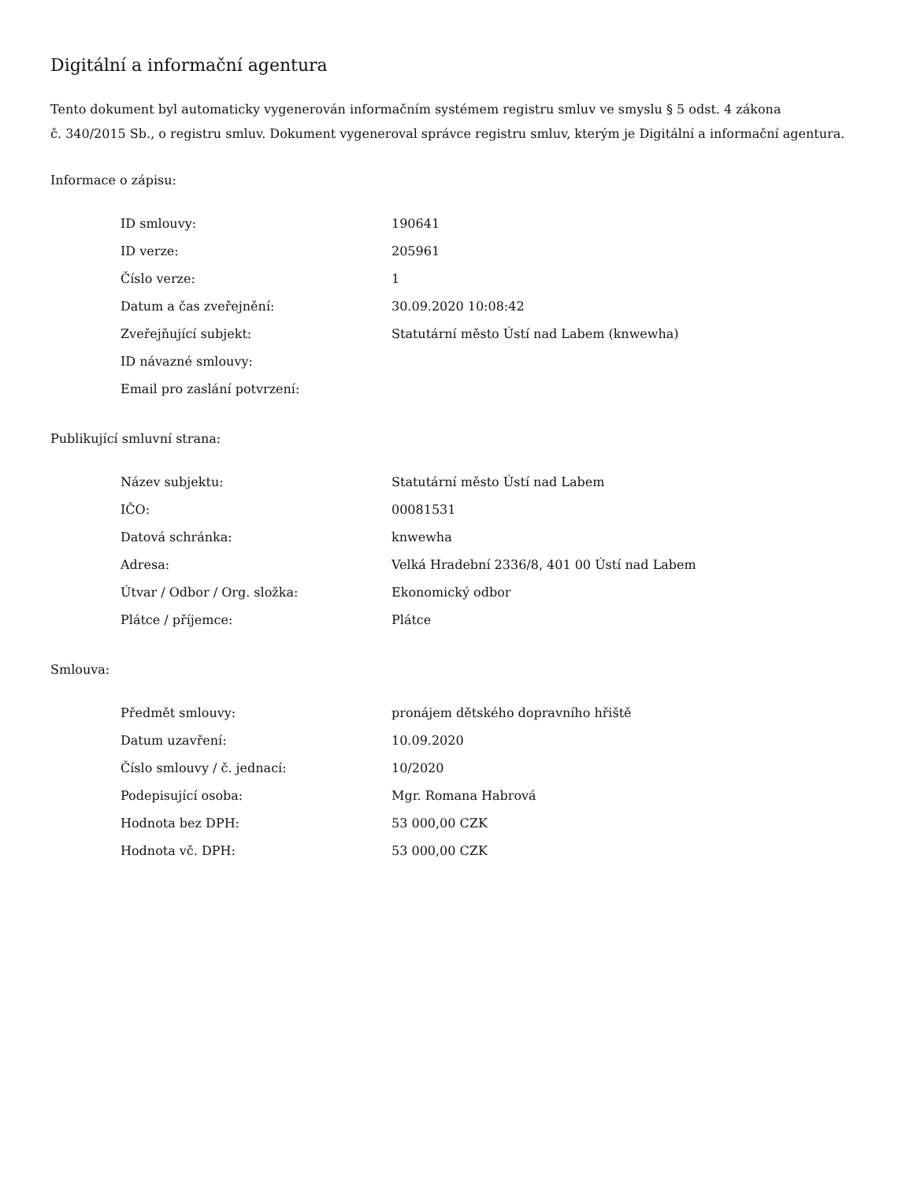Digitální a informační agentura
Tento dokument byl automaticky vygenerován informačním systémem registru smluv ve smyslu § 5 odst. 4 zákona
č. 340/2015 Sb., o registru smluv. Dokument vygeneroval správce registru smluv, kterým je Digitální a informační agentura.
Informace o zápisu:
| ID smlouvy: | 190641 |
| ID verze: | 205961 |
| Číslo verze: | 1 |
| Datum a čas zveřejnění: | 30.09.2020 10:08:42 |
| Zveřejňující subjekt: | Statutární město Ústí nad Labem (knwewha) |
| ID návazné smlouvy: | |
| Email pro zaslání potvrzení: | |
Publikující smluvní strana:
| Název subjektu: | Statutární město Ústí nad Labem |
| IČO: | 00081531 |
| Datová schránka: | knwewha |
| Adresa: | Velká Hradební 2336/8, 401 00 Ústí nad Labem |
| Útvar / Odbor / Org. složka: | Ekonomický odbor |
| Plátce / příjemce: | Plátce |
Smlouva:
| Předmět smlouvy: | pronájem dětského dopravního hřiště |
| Datum uzavření: | 10.09.2020 |
| Číslo smlouvy / č. jednací: | 10/2020 |
| Podepisující osoba: | Mgr. Romana Habrová |
| Hodnota bez DPH: | 53 000,00 CZK |
| Hodnota vč. DPH: | 53 000,00 CZK |